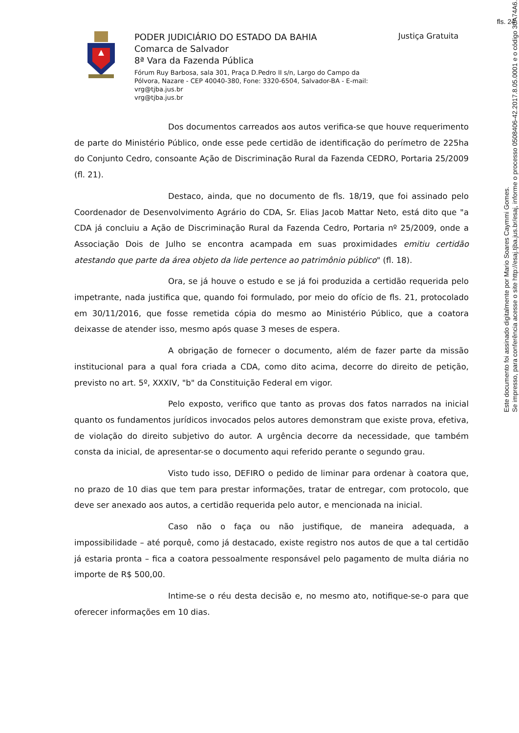fls. 24
PODER JUDICIÁRIO DO ESTADO DA BAHIA
Comarca de Salvador
8ª Vara da Fazenda Pública
Fórum Ruy Barbosa, sala 301, Praça D.Pedro II s/n, Largo do Campo da Pólvora, Nazare - CEP 40040-380, Fone: 3320-6504, Salvador-BA - E-mail: vrg@tjba.jus.br
vrg@tjba.jus.br
Justiça Gratuita
Dos documentos carreados aos autos verifica-se que houve requerimento de parte do Ministério Público, onde esse pede certidão de identificação do perímetro de 225ha do Conjunto Cedro, consoante Ação de Discriminação Rural da Fazenda CEDRO, Portaria 25/2009 (fl. 21).
Destaco, ainda, que no documento de fls. 18/19, que foi assinado pelo Coordenador de Desenvolvimento Agrário do CDA, Sr. Elias Jacob Mattar Neto, está dito que "a CDA já concluiu a Ação de Discriminação Rural da Fazenda Cedro, Portaria nº 25/2009, onde a Associação Dois de Julho se encontra acampada em suas proximidades emitiu certidão atestando que parte da área objeto da lide pertence ao patrimônio público" (fl. 18).
Ora, se já houve o estudo e se já foi produzida a certidão requerida pelo impetrante, nada justifica que, quando foi formulado, por meio do ofício de fls. 21, protocolado em 30/11/2016, que fosse remetida cópia do mesmo ao Ministério Público, que a coatora deixasse de atender isso, mesmo após quase 3 meses de espera.
A obrigação de fornecer o documento, além de fazer parte da missão institucional para a qual fora criada a CDA, como dito acima, decorre do direito de petição, previsto no art. 5º, XXXIV, "b" da Constituição Federal em vigor.
Pelo exposto, verifico que tanto as provas dos fatos narrados na inicial quanto os fundamentos jurídicos invocados pelos autores demonstram que existe prova, efetiva, de violação do direito subjetivo do autor. A urgência decorre da necessidade, que também consta da inicial, de apresentar-se o documento aqui referido perante o segundo grau.
Visto tudo isso, DEFIRO o pedido de liminar para ordenar à coatora que, no prazo de 10 dias que tem para prestar informações, tratar de entregar, com protocolo, que deve ser anexado aos autos, a certidão requerida pelo autor, e mencionada na inicial.
Caso não o faça ou não justifique, de maneira adequada, a impossibilidade – até porquê, como já destacado, existe registro nos autos de que a tal certidão já estaria pronta – fica a coatora pessoalmente responsável pelo pagamento de multa diária no importe de R$ 500,00.
Intime-se o réu desta decisão e, no mesmo ato, notifique-se-o para que oferecer informações em 10 dias.
Este documento foi assinado digitalmente por Mario Soares Caymmi Gomes.
Se impresso, para conferência acesse o site http://esaj.tjba.jus.br/esaj, informe o processo 0508406-42.2017.8.05.0001 e o código 30A74A6.